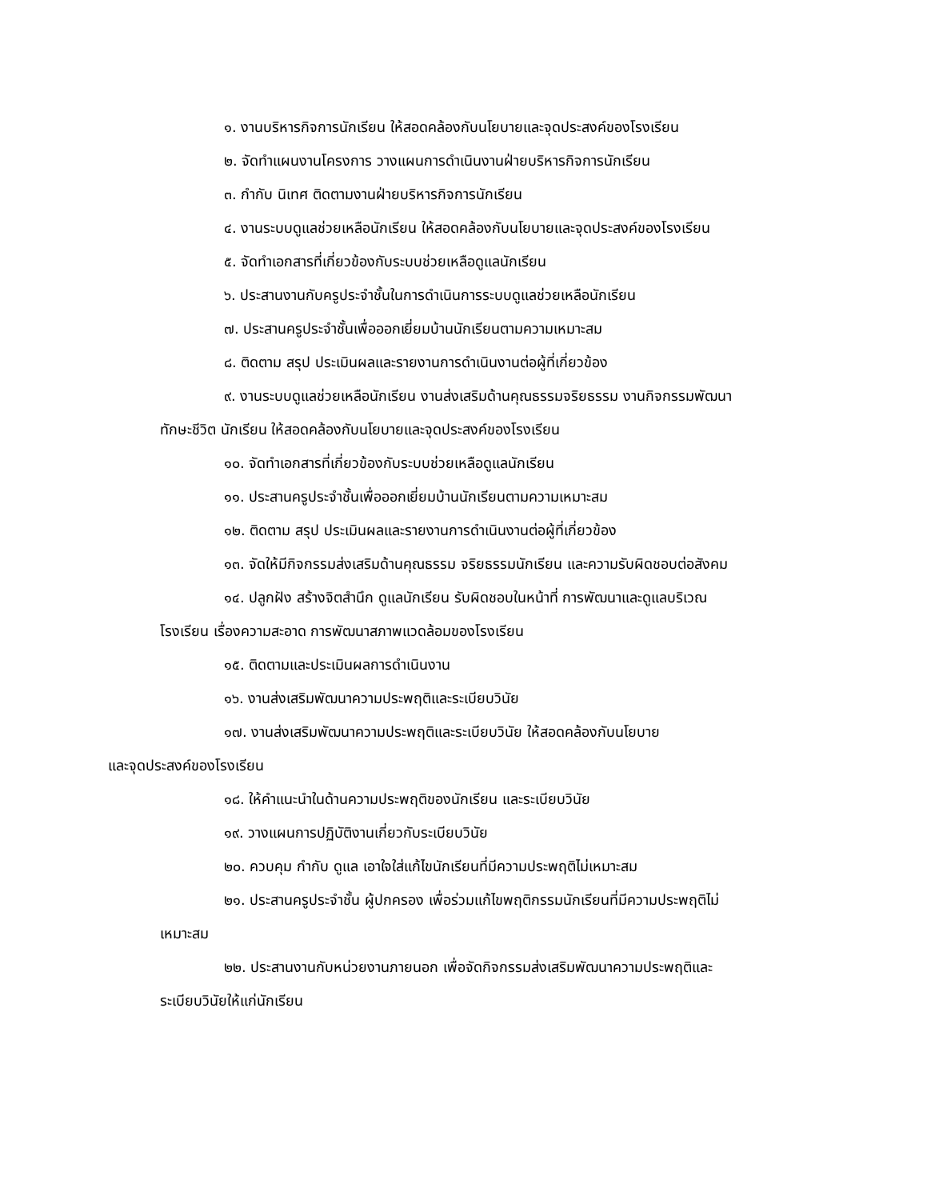๑. งานบริหารกิจการนักเรียน ให้สอดคล้องกับนโยบายและจุดประสงค์ของโรงเรียน
๒. จัดทำแผนงานโครงการ วางแผนการดำเนินงานฝ่ายบริหารกิจการนักเรียน
๓. กำกับ นิเทศ ติดตามงานฝ่ายบริหารกิจการนักเรียน
๔. งานระบบดูแลช่วยเหลือนักเรียน ให้สอดคล้องกับนโยบายและจุดประสงค์ของโรงเรียน
๕. จัดทำเอกสารที่เกี่ยวข้องกับระบบช่วยเหลือดูแลนักเรียน
๖. ประสานงานกับครูประจำชั้นในการดำเนินการระบบดูแลช่วยเหลือนักเรียน
๗. ประสานครูประจำชั้นเพื่อออกเยี่ยมบ้านนักเรียนตามความเหมาะสม
๘. ติดตาม สรุป ประเมินผลและรายงานการดำเนินงานต่อผู้ที่เกี่ยวข้อง
๙. งานระบบดูแลช่วยเหลือนักเรียน งานส่งเสริมด้านคุณธรรมจริยธรรม งานกิจกรรมพัฒนา
ทักษะชีวิต นักเรียน ให้สอดคล้องกับนโยบายและจุดประสงค์ของโรงเรียน
๑๐. จัดทำเอกสารที่เกี่ยวข้องกับระบบช่วยเหลือดูแลนักเรียน
๑๑. ประสานครูประจำชั้นเพื่อออกเยี่ยมบ้านนักเรียนตามความเหมาะสม
๑๒. ติดตาม สรุป ประเมินผลและรายงานการดำเนินงานต่อผู้ที่เกี่ยวข้อง
๑๓. จัดให้มีกิจกรรมส่งเสริมด้านคุณธรรม จริยธรรมนักเรียน และความรับผิดชอบต่อสังคม
๑๔. ปลูกฝัง สร้างจิตสำนึก ดูแลนักเรียน รับผิดชอบในหน้าที่ การพัฒนาและดูแลบริเวณ
โรงเรียน เรื่องความสะอาด การพัฒนาสภาพแวดล้อมของโรงเรียน
๑๕. ติดตามและประเมินผลการดำเนินงาน
๑๖. งานส่งเสริมพัฒนาความประพฤติและระเบียบวินัย
๑๗. งานส่งเสริมพัฒนาความประพฤติและระเบียบวินัย ให้สอดคล้องกับนโยบาย
และจุดประสงค์ของโรงเรียน
๑๘. ให้คำแนะนำในด้านความประพฤติของนักเรียน และระเบียบวินัย
๑๙. วางแผนการปฏิบัติงานเกี่ยวกับระเบียบวินัย
๒๐. ควบคุม กำกับ ดูแล เอาใจใส่แก้ไขนักเรียนที่มีความประพฤติไม่เหมาะสม
๒๑. ประสานครูประจำชั้น ผู้ปกครอง เพื่อร่วมแก้ไขพฤติกรรมนักเรียนที่มีความประพฤติไม่
เหมาะสม
๒๒. ประสานงานกับหน่วยงานภายนอก เพื่อจัดกิจกรรมส่งเสริมพัฒนาความประพฤติและ
ระเบียบวินัยให้แก่นักเรียน